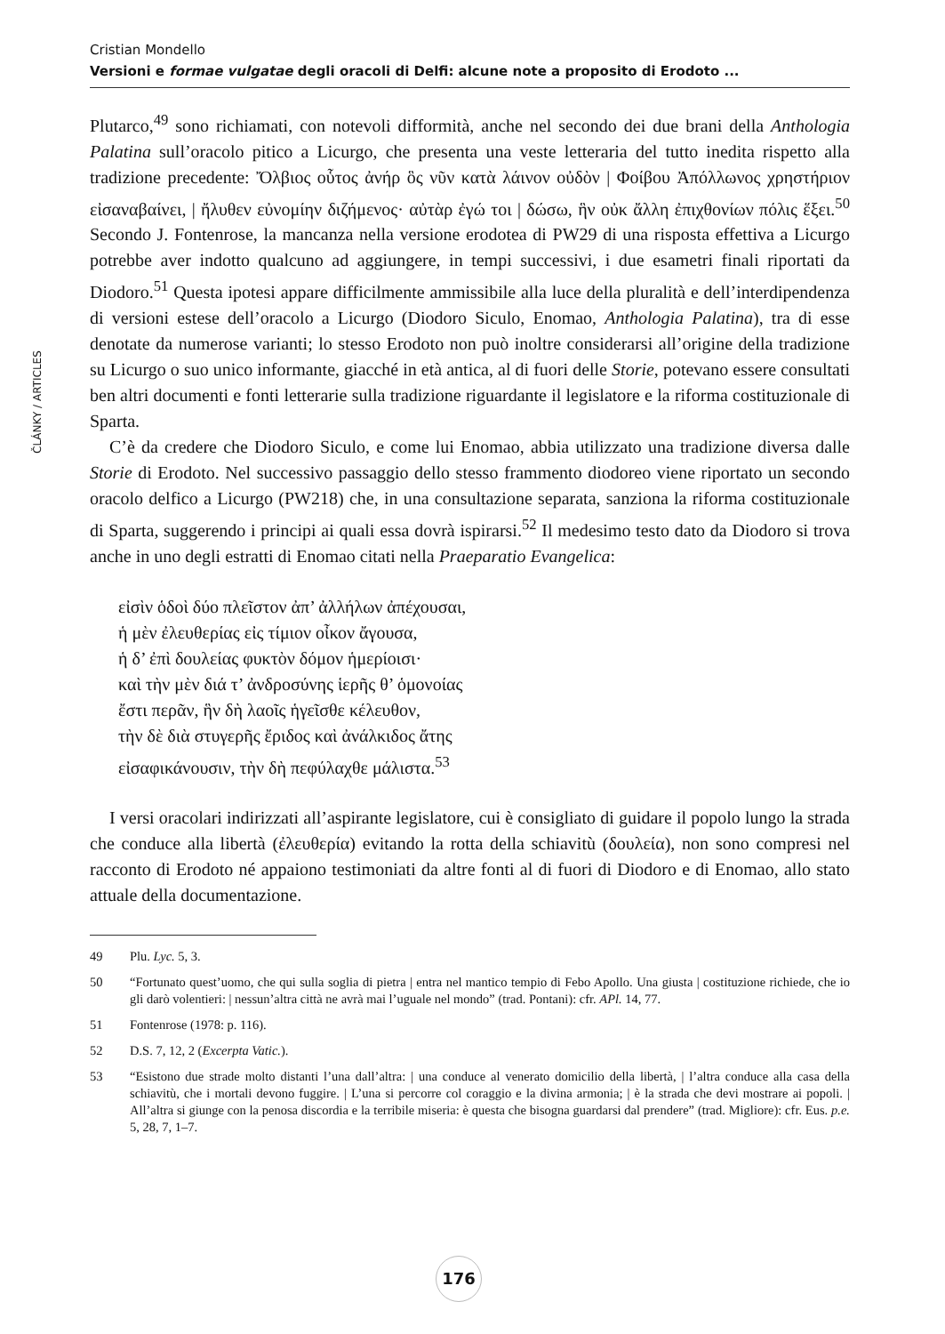Cristian Mondello
Versioni e formae vulgatae degli oracoli di Delfi: alcune note a proposito di Erodoto ...
ČLÁNKY / ARTICLES
Plutarco,<sup>49</sup> sono richiamati, con notevoli difformità, anche nel secondo dei due brani della Anthologia Palatina sull’oracolo pitico a Licurgo, che presenta una veste letteraria del tutto inedita rispetto alla tradizione precedente: Ὄλβιος οὗτος ἀνήρ ὃς νῦν κατὰ λάινον οὐδὸν | Φοίβου Ἀπόλλωνος χρηστήριον εἰσαναβαίνει, | ἤλυθεν εὐνομίην διζήμενος· αὐτὰρ ἐγώ τοι | δώσω, ἣν οὐκ ἄλλη ἐπιχθονίων πόλις ἕξει.<sup>50</sup> Secondo J. Fontenrose, la mancanza nella versione erodotea di PW29 di una risposta effettiva a Licurgo potrebbe aver indotto qualcuno ad aggiungere, in tempi successivi, i due esametri finali riportati da Diodoro.<sup>51</sup> Questa ipotesi appare difficilmente ammissibile alla luce della pluralità e dell’interdipendenza di versioni estese dell’oracolo a Licurgo (Diodoro Siculo, Enomao, Anthologia Palatina), tra di esse denotate da numerose varianti; lo stesso Erodoto non può inoltre considerarsi all’origine della tradizione su Licurgo o suo unico informante, giacché in età antica, al di fuori delle Storie, potevano essere consultati ben altri documenti e fonti letterarie sulla tradizione riguardante il legislatore e la riforma costituzionale di Sparta.
C’è da credere che Diodoro Siculo, e come lui Enomao, abbia utilizzato una tradizione diversa dalle Storie di Erodoto. Nel successivo passaggio dello stesso frammento diodoreo viene riportato un secondo oracolo delfico a Licurgo (PW218) che, in una consultazione separata, sanziona la riforma costituzionale di Sparta, suggerendo i principi ai quali essa dovrà ispirarsi.<sup>52</sup> Il medesimo testo dato da Diodoro si trova anche in uno degli estratti di Enomao citati nella Praeparatio Evangelica:
εἰσὶν ὁδοὶ δύο πλεῖστον ἀπ’ ἀλλήλων ἀπέχουσαι,
ἡ μὲν ἐλευθερίας εἰς τίμιον οἶκον ἄγουσα,
ἡ δ’ ἐπὶ δουλείας φυκτὸν δόμον ἡμερίοισι·
καὶ τὴν μὲν διά τ’ ἀνδροσύνης ἱερῆς θ’ ὁμονοίας
ἔστι περᾶν, ἣν δὴ λαοῖς ἡγεῖσθε κέλευθον,
τὴν δὲ διὰ στυγερῆς ἔριδος καὶ ἀνάλκιδος ἄτης
εἰσαφικάνουσιν, τὴν δὴ πεφύλαχθε μάλιστα.<sup>53</sup>
I versi oracolari indirizzati all’aspirante legislatore, cui è consigliato di guidare il popolo lungo la strada che conduce alla libertà (ἐλευθερία) evitando la rotta della schiavitù (δουλεία), non sono compresi nel racconto di Erodoto né appaiono testimoniati da altre fonti al di fuori di Diodoro e di Enomao, allo stato attuale della documentazione.
49 Plu. Lyc. 5, 3.
50 “Fortunato quest’uomo, che qui sulla soglia di pietra | entra nel mantico tempio di Febo Apollo. Una giusta | costituzione richiede, che io gli darò volentieri: | nessun’altra città ne avrà mai l’uguale nel mondo” (trad. Pontani): cfr. APl. 14, 77.
51 Fontenrose (1978: p. 116).
52 D.S. 7, 12, 2 (Excerpta Vatic.).
53 “Esistono due strade molto distanti l’una dall’altra: | una conduce al venerato domicilio della libertà, | l’altra conduce alla casa della schiavitù, che i mortali devono fuggire. | L’una si percorre col coraggio e la divina armonia; | è la strada che devi mostrare ai popoli. | All’altra si giunge con la penosa discordia e la terribile miseria: è questa che bisogna guardarsi dal prendere” (trad. Migliore): cfr. Eus. p.e. 5, 28, 7, 1–7.
176